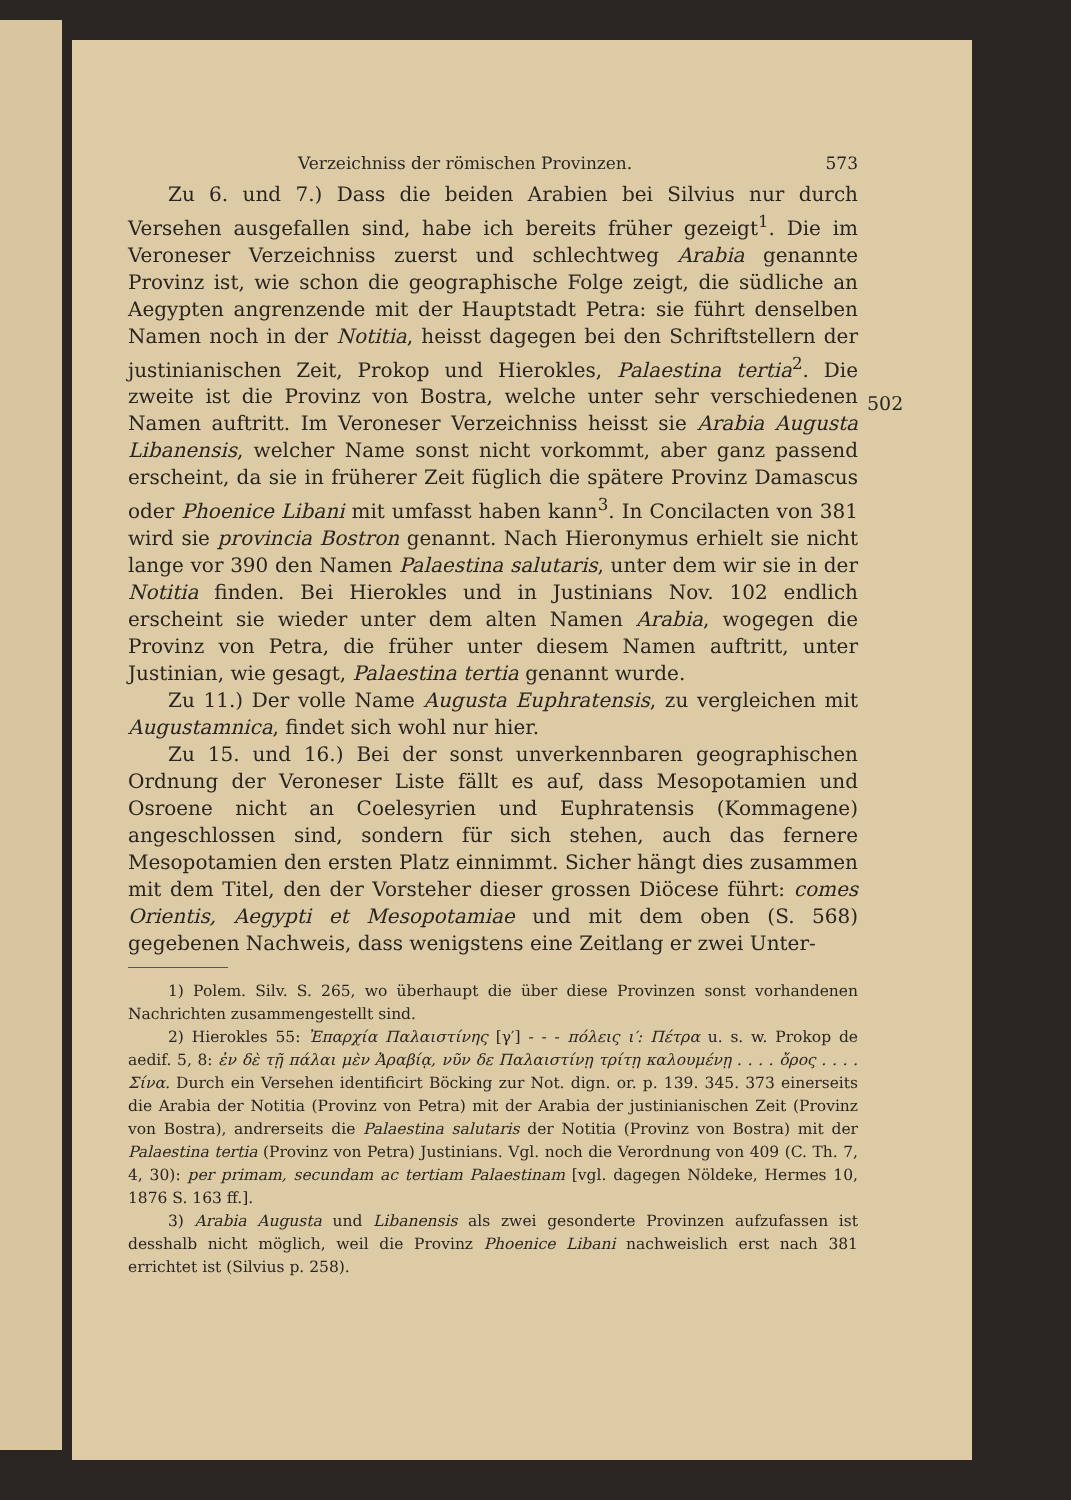Verzeichniss der römischen Provinzen. 573
Zu 6. und 7.) Dass die beiden Arabien bei Silvius nur durch Versehen ausgefallen sind, habe ich bereits früher gezeigt<sup>1</sup>. Die im Veroneser Verzeichniss zuerst und schlechtweg Arabia genannte Provinz ist, wie schon die geographische Folge zeigt, die südliche an Aegypten angrenzende mit der Hauptstadt Petra: sie führt denselben Namen noch in der Notitia, heisst dagegen bei den Schriftstellern der justinianischen Zeit, Prokop und Hierokles, Palaestina tertia<sup>2</sup>. Die zweite ist die Provinz von Bostra, welche unter sehr verschiedenen Namen auftritt. Im Veroneser Verzeichniss heisst sie Arabia Augusta Libanensis, welcher Name sonst nicht vorkommt, aber ganz passend erscheint, da sie in früherer Zeit füglich die spätere Provinz Damascus oder Phoenice Libani mit umfasst haben kann<sup>3</sup>. In Concilacten von 381 wird sie provincia Bostron genannt. Nach Hieronymus erhielt sie nicht lange vor 390 den Namen Palaestina salutaris, unter dem wir sie in der Notitia finden. Bei Hierokles und in Justinians Nov. 102 endlich erscheint sie wieder unter dem alten Namen Arabia, wogegen die Provinz von Petra, die früher unter diesem Namen auftritt, unter Justinian, wie gesagt, Palaestina tertia genannt wurde.
Zu 11.) Der volle Name Augusta Euphratensis, zu vergleichen mit Augustamnica, findet sich wohl nur hier.
Zu 15. und 16.) Bei der sonst unverkennbaren geographischen Ordnung der Veroneser Liste fällt es auf, dass Mesopotamien und Osroene nicht an Coelesyrien und Euphratensis (Kommagene) angeschlossen sind, sondern für sich stehen, auch das fernere Mesopotamien den ersten Platz einnimmt. Sicher hängt dies zusammen mit dem Titel, den der Vorsteher dieser grossen Diöcese führt: comes Orientis, Aegypti et Mesopotamiae und mit dem oben (S. 568) gegebenen Nachweis, dass wenigstens eine Zeitlang er zwei Unter-
1) Polem. Silv. S. 265, wo überhaupt die über diese Provinzen sonst vorhandenen Nachrichten zusammengestellt sind.
2) Hierokles 55: Ἐπαρχία Παλαιστίνης [γ′] - - - πόλεις ι′: Πέτρα u. s. w. Prokop de aedif. 5, 8: ἐν δὲ τῇ πάλαι μὲν Ἀραβίᾳ, νῦν δε Παλαιστίνῃ τρίτῃ καλουμένῃ . . . . ὄρος . . . . Σίνα. Durch ein Versehen identificirt Böcking zur Not. dign. or. p. 139. 345. 373 einerseits die Arabia der Notitia (Provinz von Petra) mit der Arabia der justinianischen Zeit (Provinz von Bostra), andrerseits die Palaestina salutaris der Notitia (Provinz von Bostra) mit der Palaestina tertia (Provinz von Petra) Justinians. Vgl. noch die Verordnung von 409 (C. Th. 7, 4, 30): per primam, secundam ac tertiam Palaestinam [vgl. dagegen Nöldeke, Hermes 10, 1876 S. 163 ff.].
3) Arabia Augusta und Libanensis als zwei gesonderte Provinzen aufzufassen ist desshalb nicht möglich, weil die Provinz Phoenice Libani nachweislich erst nach 381 errichtet ist (Silvius p. 258).
502